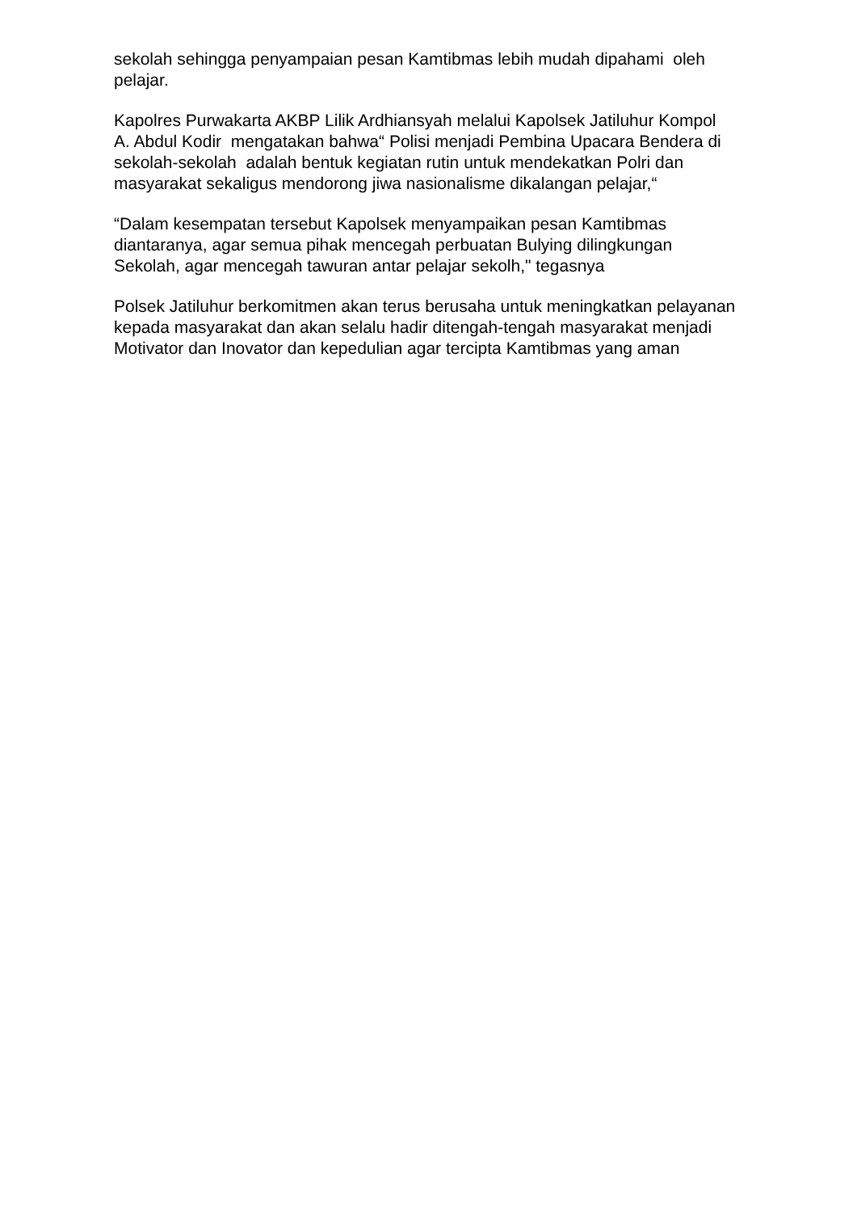sekolah sehingga penyampaian pesan Kamtibmas lebih mudah dipahami oleh pelajar.
Kapolres Purwakarta AKBP Lilik Ardhiansyah melalui Kapolsek Jatiluhur Kompol A. Abdul Kodir mengatakan bahwa“ Polisi menjadi Pembina Upacara Bendera di sekolah-sekolah adalah bentuk kegiatan rutin untuk mendekatkan Polri dan masyarakat sekaligus mendorong jiwa nasionalisme dikalangan pelajar,“
“Dalam kesempatan tersebut Kapolsek menyampaikan pesan Kamtibmas diantaranya, agar semua pihak mencegah perbuatan Bulying dilingkungan Sekolah, agar mencegah tawuran antar pelajar sekolh," tegasnya
Polsek Jatiluhur berkomitmen akan terus berusaha untuk meningkatkan pelayanan kepada masyarakat dan akan selalu hadir ditengah-tengah masyarakat menjadi Motivator dan Inovator dan kepedulian agar tercipta Kamtibmas yang aman